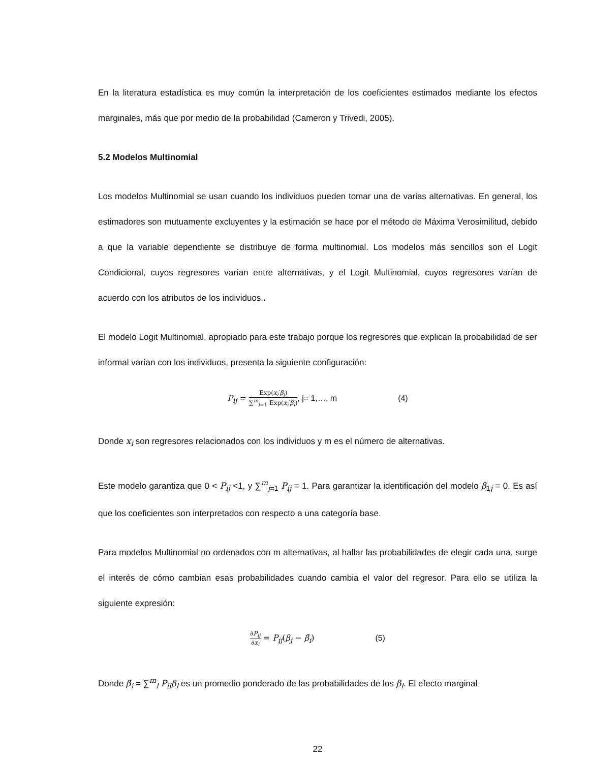En la literatura estadística es muy común la interpretación de los coeficientes estimados mediante los efectos marginales, más que por medio de la probabilidad (Cameron y Trivedi, 2005).
5.2 Modelos Multinomial
Los modelos Multinomial se usan cuando los individuos pueden tomar una de varias alternativas. En general, los estimadores son mutuamente excluyentes y la estimación se hace por el método de Máxima Verosimilitud, debido a que la variable dependiente se distribuye de forma multinomial. Los modelos más sencillos son el Logit Condicional, cuyos regresores varían entre alternativas, y el Logit Multinomial, cuyos regresores varían de acuerdo con los atributos de los individuos..
El modelo Logit Multinomial, apropiado para este trabajo porque los regresores que explican la probabilidad de ser informal varían con los individuos, presenta la siguiente configuración:
P<sub>ij</sub> = Exp(x<sub>i</sub>′β<sub>j</sub>) ∑<sup>m</sup><sub>l=1</sub> Exp(x<sub>i</sub>′β<sub>l</sub>), j= 1,…, m (4)
Donde x<sub>i</sub> son regresores relacionados con los individuos y m es el número de alternativas.
Este modelo garantiza que 0 < P<sub>ij</sub> <1, y ∑<sup>m</sup><sub>j=1</sub> P<sub>ij</sub> = 1. Para garantizar la identificación del modelo β<sub>1j</sub> = 0. Es así que los coeficientes son interpretados con respecto a una categoría base.
Para modelos Multinomial no ordenados con m alternativas, al hallar las probabilidades de elegir cada una, surge el interés de cómo cambian esas probabilidades cuando cambia el valor del regresor. Para ello se utiliza la siguiente expresión:
∂P<sub>ij</sub> ∂x<sub>i</sub> = P<sub>ij</sub>(β<sub>j</sub> − β̄<sub>i</sub>) (5)
Donde β̄<sub>i</sub> = ∑<sup>m</sup><sub>l</sub> P<sub>il</sub>β<sub>l</sub> es un promedio ponderado de las probabilidades de los β<sub>l</sub>. El efecto marginal
22